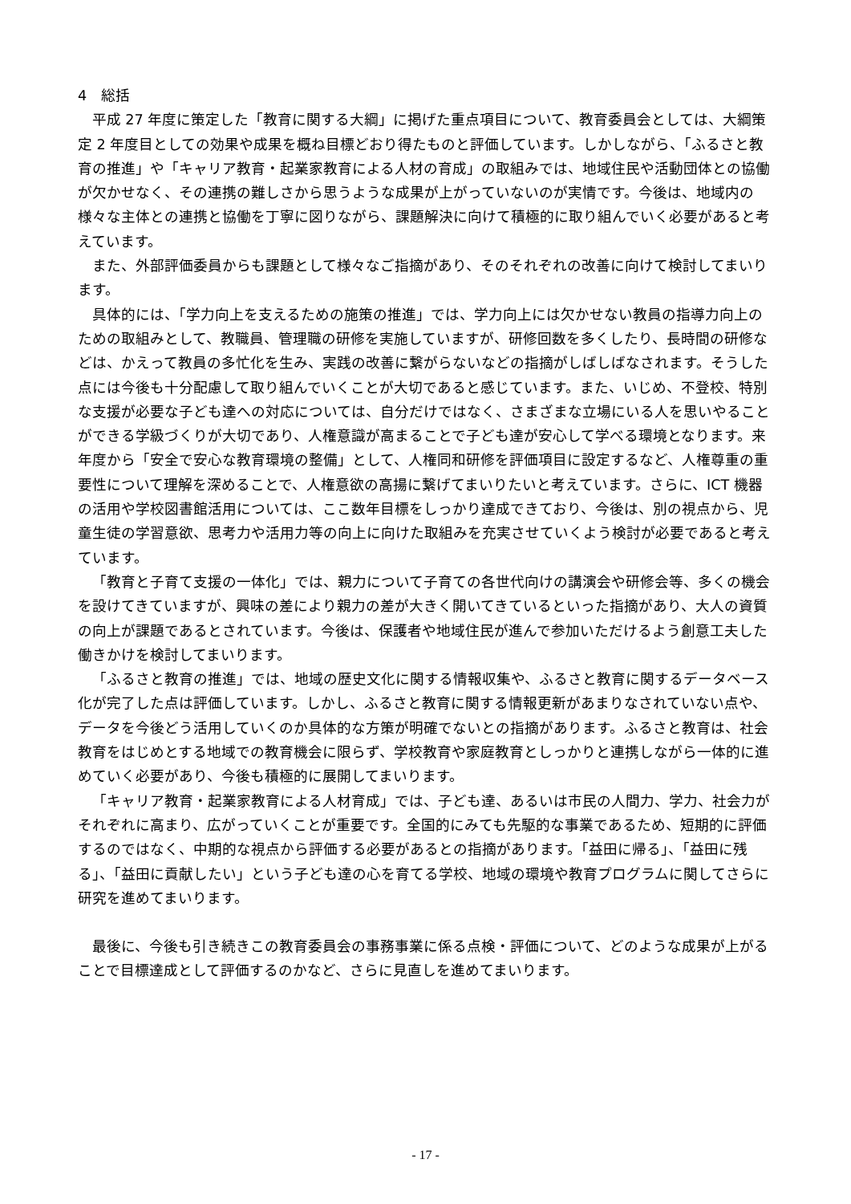4　総括
平成 27 年度に策定した「教育に関する大綱」に掲げた重点項目について、教育委員会としては、大綱策定 2 年度目としての効果や成果を概ね目標どおり得たものと評価しています。しかしながら、「ふるさと教育の推進」や「キャリア教育・起業家教育による人材の育成」の取組みでは、地域住民や活動団体との協働が欠かせなく、その連携の難しさから思うような成果が上がっていないのが実情です。今後は、地域内の様々な主体との連携と協働を丁寧に図りながら、課題解決に向けて積極的に取り組んでいく必要があると考えています。
また、外部評価委員からも課題として様々なご指摘があり、そのそれぞれの改善に向けて検討してまいります。
具体的には、「学力向上を支えるための施策の推進」では、学力向上には欠かせない教員の指導力向上のための取組みとして、教職員、管理職の研修を実施していますが、研修回数を多くしたり、長時間の研修などは、かえって教員の多忙化を生み、実践の改善に繋がらないなどの指摘がしばしばなされます。そうした点には今後も十分配慮して取り組んでいくことが大切であると感じています。また、いじめ、不登校、特別な支援が必要な子ども達への対応については、自分だけではなく、さまざまな立場にいる人を思いやることができる学級づくりが大切であり、人権意識が高まることで子ども達が安心して学べる環境となります。来年度から「安全で安心な教育環境の整備」として、人権同和研修を評価項目に設定するなど、人権尊重の重要性について理解を深めることで、人権意欲の高揚に繋げてまいりたいと考えています。さらに、ICT 機器の活用や学校図書館活用については、ここ数年目標をしっかり達成できており、今後は、別の視点から、児童生徒の学習意欲、思考力や活用力等の向上に向けた取組みを充実させていくよう検討が必要であると考えています。
「教育と子育て支援の一体化」では、親力について子育ての各世代向けの講演会や研修会等、多くの機会を設けてきていますが、興味の差により親力の差が大きく開いてきているといった指摘があり、大人の資質の向上が課題であるとされています。今後は、保護者や地域住民が進んで参加いただけるよう創意工夫した働きかけを検討してまいります。
「ふるさと教育の推進」では、地域の歴史文化に関する情報収集や、ふるさと教育に関するデータベース化が完了した点は評価しています。しかし、ふるさと教育に関する情報更新があまりなされていない点や、データを今後どう活用していくのか具体的な方策が明確でないとの指摘があります。ふるさと教育は、社会教育をはじめとする地域での教育機会に限らず、学校教育や家庭教育としっかりと連携しながら一体的に進めていく必要があり、今後も積極的に展開してまいります。
「キャリア教育・起業家教育による人材育成」では、子ども達、あるいは市民の人間力、学力、社会力がそれぞれに高まり、広がっていくことが重要です。全国的にみても先駆的な事業であるため、短期的に評価するのではなく、中期的な視点から評価する必要があるとの指摘があります。「益田に帰る」、「益田に残る」、「益田に貢献したい」という子ども達の心を育てる学校、地域の環境や教育プログラムに関してさらに研究を進めてまいります。
最後に、今後も引き続きこの教育委員会の事務事業に係る点検・評価について、どのような成果が上がることで目標達成として評価するのかなど、さらに見直しを進めてまいります。
- 17 -